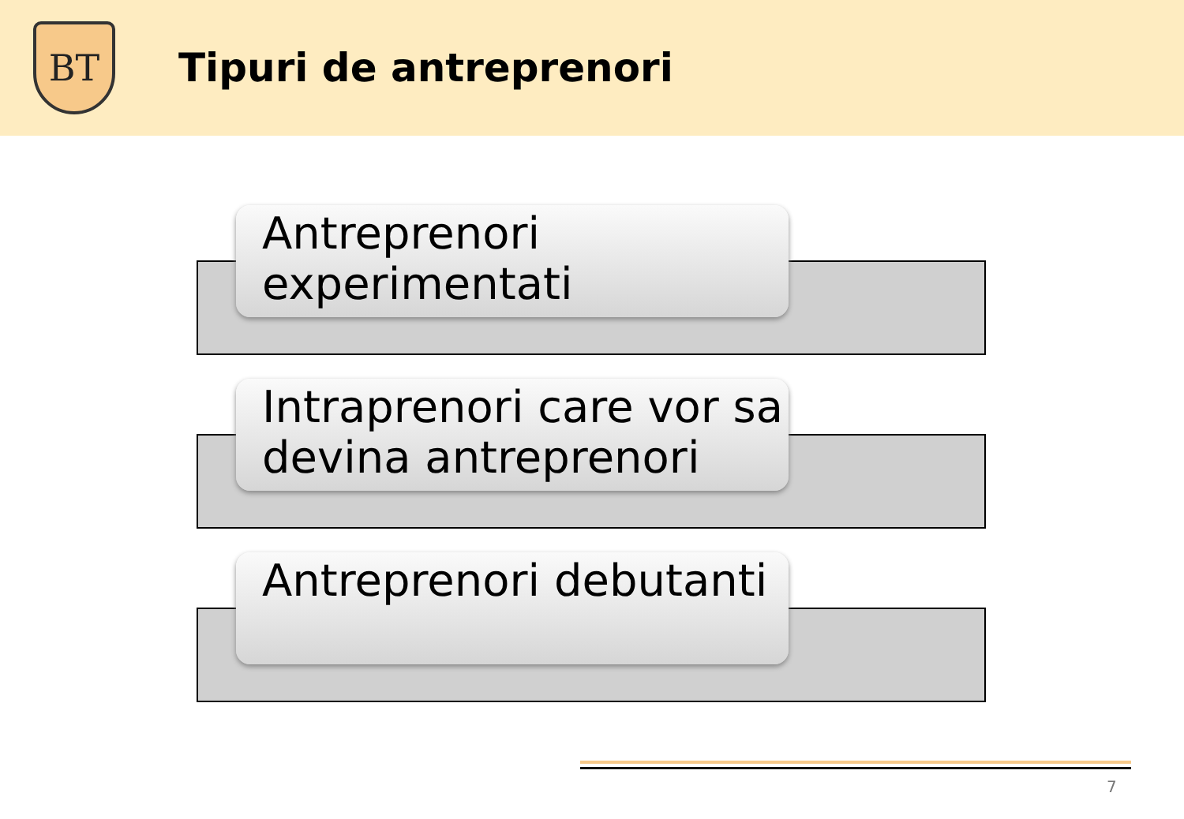BT
Tipuri de antreprenori
Antreprenori experimentati
Intraprenori care vor sa devina antreprenori
Antreprenori debutanti
7